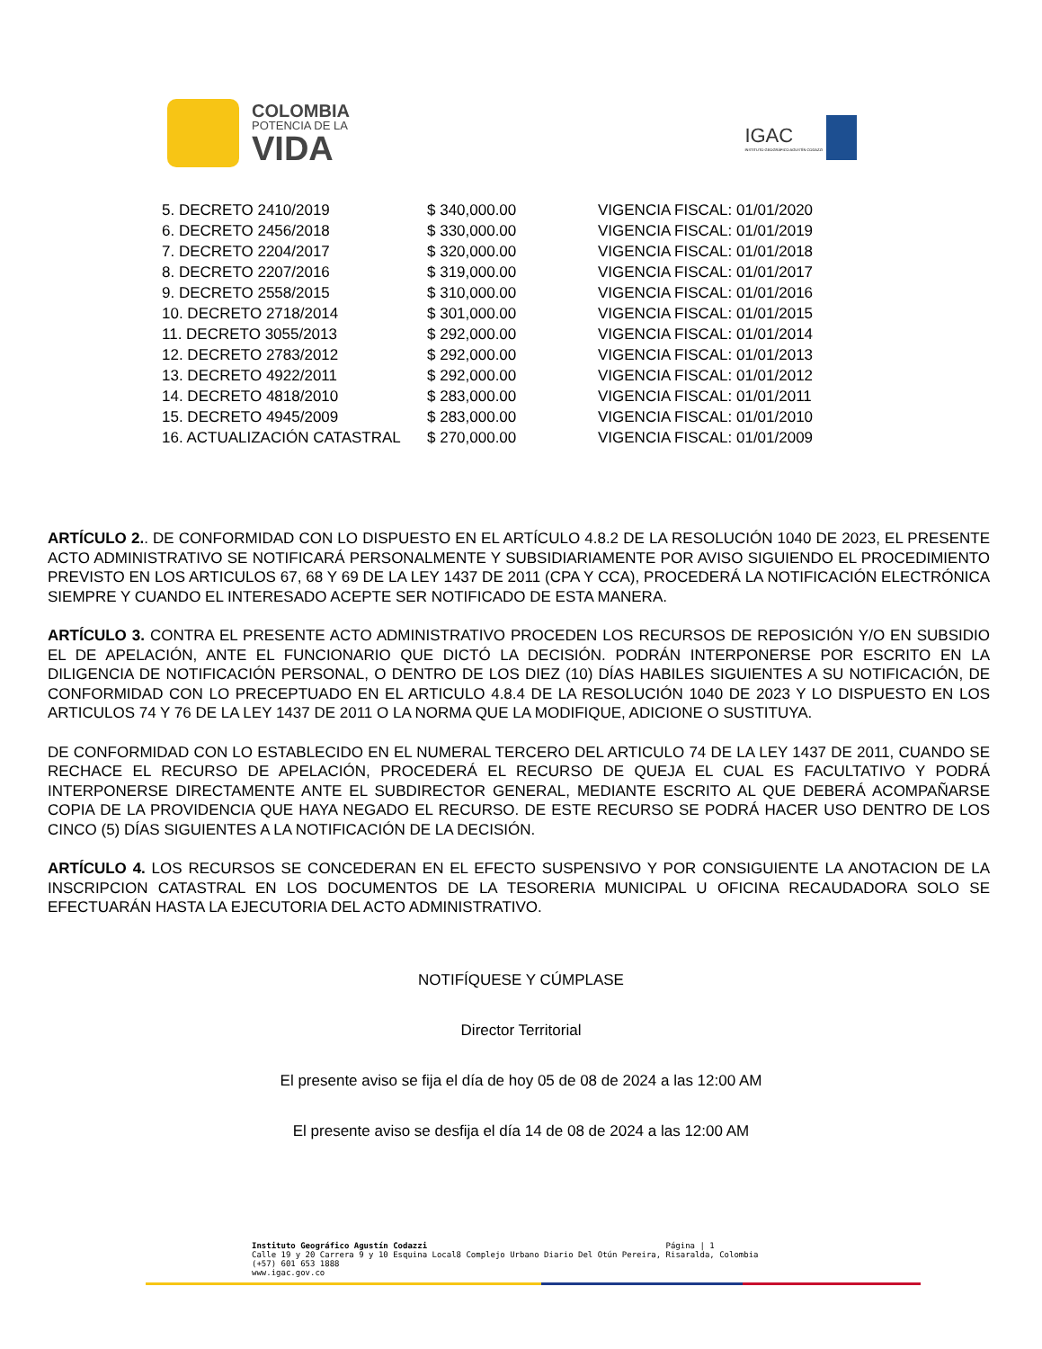COLOMBIA
POTENCIA DE LA
VIDA
IGAC
INSTITUTO GEOGRÁFICO AGUSTÍN CODAZZI
| 5. DECRETO 2410/2019 | $ 340,000.00 | VIGENCIA FISCAL: 01/01/2020 |
| 6. DECRETO 2456/2018 | $ 330,000.00 | VIGENCIA FISCAL: 01/01/2019 |
| 7. DECRETO 2204/2017 | $ 320,000.00 | VIGENCIA FISCAL: 01/01/2018 |
| 8. DECRETO 2207/2016 | $ 319,000.00 | VIGENCIA FISCAL: 01/01/2017 |
| 9. DECRETO 2558/2015 | $ 310,000.00 | VIGENCIA FISCAL: 01/01/2016 |
| 10. DECRETO 2718/2014 | $ 301,000.00 | VIGENCIA FISCAL: 01/01/2015 |
| 11. DECRETO 3055/2013 | $ 292,000.00 | VIGENCIA FISCAL: 01/01/2014 |
| 12. DECRETO 2783/2012 | $ 292,000.00 | VIGENCIA FISCAL: 01/01/2013 |
| 13. DECRETO 4922/2011 | $ 292,000.00 | VIGENCIA FISCAL: 01/01/2012 |
| 14. DECRETO 4818/2010 | $ 283,000.00 | VIGENCIA FISCAL: 01/01/2011 |
| 15. DECRETO 4945/2009 | $ 283,000.00 | VIGENCIA FISCAL: 01/01/2010 |
| 16. ACTUALIZACIÓN CATASTRAL | $ 270,000.00 | VIGENCIA FISCAL: 01/01/2009 |
ARTÍCULO 2.. DE CONFORMIDAD CON LO DISPUESTO EN EL ARTÍCULO 4.8.2 DE LA RESOLUCIÓN 1040 DE 2023, EL PRESENTE ACTO ADMINISTRATIVO SE NOTIFICARÁ PERSONALMENTE Y SUBSIDIARIAMENTE POR AVISO SIGUIENDO EL PROCEDIMIENTO PREVISTO EN LOS ARTICULOS 67, 68 Y 69 DE LA LEY 1437 DE 2011 (CPA Y CCA), PROCEDERÁ LA NOTIFICACIÓN ELECTRÓNICA SIEMPRE Y CUANDO EL INTERESADO ACEPTE SER NOTIFICADO DE ESTA MANERA.
ARTÍCULO 3. CONTRA EL PRESENTE ACTO ADMINISTRATIVO PROCEDEN LOS RECURSOS DE REPOSICIÓN Y/O EN SUBSIDIO EL DE APELACIÓN, ANTE EL FUNCIONARIO QUE DICTÓ LA DECISIÓN. PODRÁN INTERPONERSE POR ESCRITO EN LA DILIGENCIA DE NOTIFICACIÓN PERSONAL, O DENTRO DE LOS DIEZ (10) DÍAS HABILES SIGUIENTES A SU NOTIFICACIÓN, DE CONFORMIDAD CON LO PRECEPTUADO EN EL ARTICULO 4.8.4 DE LA RESOLUCIÓN 1040 DE 2023 Y LO DISPUESTO EN LOS ARTICULOS 74 Y 76 DE LA LEY 1437 DE 2011 O LA NORMA QUE LA MODIFIQUE, ADICIONE O SUSTITUYA.
DE CONFORMIDAD CON LO ESTABLECIDO EN EL NUMERAL TERCERO DEL ARTICULO 74 DE LA LEY 1437 DE 2011, CUANDO SE RECHACE EL RECURSO DE APELACIÓN, PROCEDERÁ EL RECURSO DE QUEJA EL CUAL ES FACULTATIVO Y PODRÁ INTERPONERSE DIRECTAMENTE ANTE EL SUBDIRECTOR GENERAL, MEDIANTE ESCRITO AL QUE DEBERÁ ACOMPAÑARSE COPIA DE LA PROVIDENCIA QUE HAYA NEGADO EL RECURSO. DE ESTE RECURSO SE PODRÁ HACER USO DENTRO DE LOS CINCO (5) DÍAS SIGUIENTES A LA NOTIFICACIÓN DE LA DECISIÓN.
ARTÍCULO 4. LOS RECURSOS SE CONCEDERAN EN EL EFECTO SUSPENSIVO Y POR CONSIGUIENTE LA ANOTACION DE LA INSCRIPCION CATASTRAL EN LOS DOCUMENTOS DE LA TESORERIA MUNICIPAL U OFICINA RECAUDADORA SOLO SE EFECTUARÁN HASTA LA EJECUTORIA DEL ACTO ADMINISTRATIVO.
NOTIFÍQUESE Y CÚMPLASE
Director Territorial
El presente aviso se fija el día de hoy 05 de 08 de 2024 a las 12:00 AM
El presente aviso se desfija el día 14 de 08 de 2024 a las 12:00 AM
Instituto Geográfico Agustín Codazzi Página | 1
Calle 19 y 20 Carrera 9 y 10 Esquina Local8 Complejo Urbano Diario Del Otún Pereira, Risaralda, Colombia
(+57) 601 653 1888
www.igac.gov.co